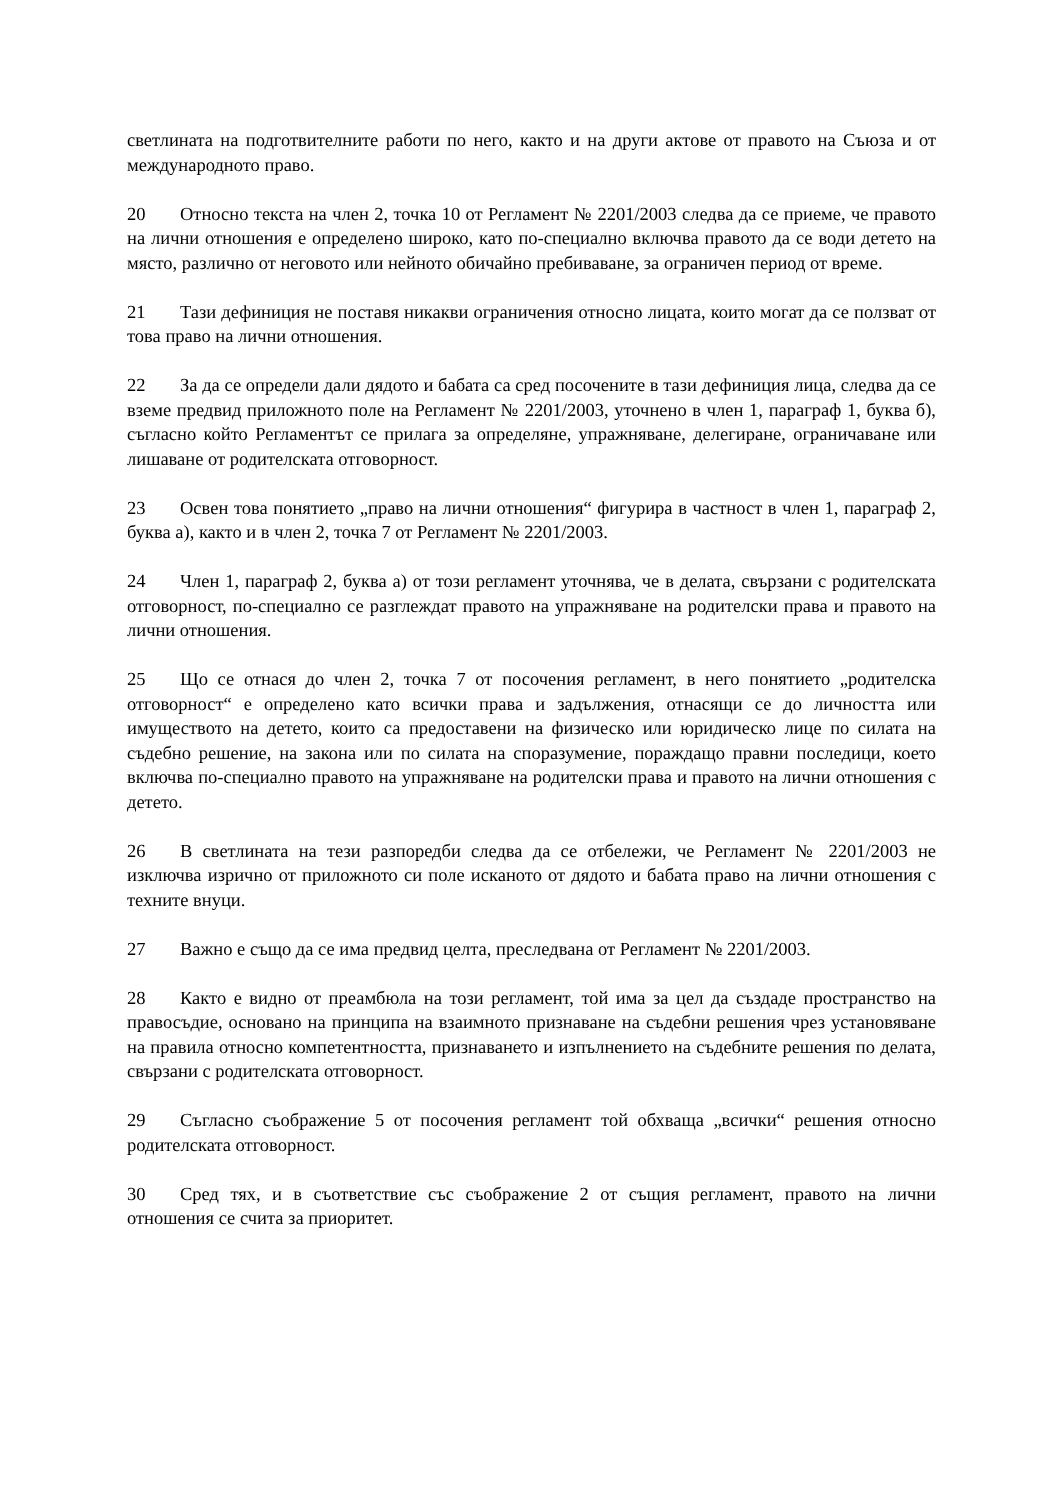светлината на подготвителните работи по него, както и на други актове от правото на Съюза и от международното право.
20 Относно текста на член 2, точка 10 от Регламент № 2201/2003 следва да се приеме, че правото на лични отношения е определено широко, като по-специално включва правото да се води детето на място, различно от неговото или нейното обичайно пребиваване, за ограничен период от време.
21 Тази дефиниция не поставя никакви ограничения относно лицата, които могат да се ползват от това право на лични отношения.
22 За да се определи дали дядото и бабата са сред посочените в тази дефиниция лица, следва да се вземе предвид приложното поле на Регламент № 2201/2003, уточнено в член 1, параграф 1, буква б), съгласно който Регламентът се прилага за определяне, упражняване, делегиране, ограничаване или лишаване от родителската отговорност.
23 Освен това понятието „право на лични отношения“ фигурира в частност в член 1, параграф 2, буква а), както и в член 2, точка 7 от Регламент № 2201/2003.
24 Член 1, параграф 2, буква а) от този регламент уточнява, че в делата, свързани с родителската отговорност, по-специално се разглеждат правото на упражняване на родителски права и правото на лични отношения.
25 Що се отнася до член 2, точка 7 от посочения регламент, в него понятието „родителска отговорност“ е определено като всички права и задължения, отнасящи се до личността или имуществото на детето, които са предоставени на физическо или юридическо лице по силата на съдебно решение, на закона или по силата на споразумение, пораждащо правни последици, което включва по-специално правото на упражняване на родителски права и правото на лични отношения с детето.
26 В светлината на тези разпоредби следва да се отбележи, че Регламент № 2201/2003 не изключва изрично от приложното си поле исканото от дядото и бабата право на лични отношения с техните внуци.
27 Важно е също да се има предвид целта, преследвана от Регламент № 2201/2003.
28 Както е видно от преамбюла на този регламент, той има за цел да създаде пространство на правосъдие, основано на принципа на взаимното признаване на съдебни решения чрез установяване на правила относно компетентността, признаването и изпълнението на съдебните решения по делата, свързани с родителската отговорност.
29 Съгласно съображение 5 от посочения регламент той обхваща „всички“ решения относно родителската отговорност.
30 Сред тях, и в съответствие със съображение 2 от същия регламент, правото на лични отношения се счита за приоритет.